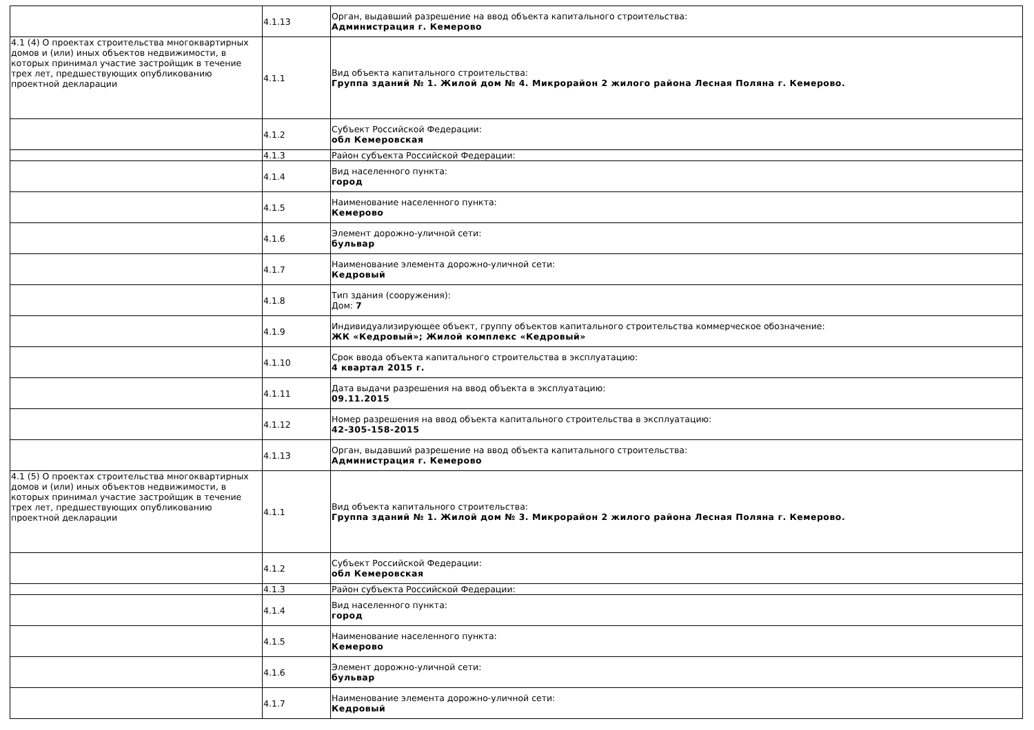| | 4.1.13 | Орган, выдавший разрешение на ввод объекта капитального строительства: Администрация г. Кемерово |
| 4.1 (4) О проектах строительства многоквартирных домов и (или) иных объектов недвижимости, в которых принимал участие застройщик в течение трех лет, предшествующих опубликованию проектной декларации | 4.1.1 | Вид объекта капитального строительства: Группа зданий № 1. Жилой дом № 4. Микрорайон 2 жилого района Лесная Поляна г. Кемерово. |
| | 4.1.2 | Субъект Российской Федерации: обл Кемеровская |
| | 4.1.3 | Район субъекта Российской Федерации: |
| | 4.1.4 | Вид населенного пункта: город |
| | 4.1.5 | Наименование населенного пункта: Кемерово |
| | 4.1.6 | Элемент дорожно-уличной сети: бульвар |
| | 4.1.7 | Наименование элемента дорожно-уличной сети: Кедровый |
| | 4.1.8 | Тип здания (сооружения): Дом: 7 |
| | 4.1.9 | Индивидуализирующее объект, группу объектов капитального строительства коммерческое обозначение: ЖК «Кедровый»; Жилой комплекс «Кедровый» |
| | 4.1.10 | Срок ввода объекта капитального строительства в эксплуатацию: 4 квартал 2015 г. |
| | 4.1.11 | Дата выдачи разрешения на ввод объекта в эксплуатацию: 09.11.2015 |
| | 4.1.12 | Номер разрешения на ввод объекта капитального строительства в эксплуатацию: 42-305-158-2015 |
| | 4.1.13 | Орган, выдавший разрешение на ввод объекта капитального строительства: Администрация г. Кемерово |
| 4.1 (5) О проектах строительства многоквартирных домов и (или) иных объектов недвижимости, в которых принимал участие застройщик в течение трех лет, предшествующих опубликованию проектной декларации | 4.1.1 | Вид объекта капитального строительства: Группа зданий № 1. Жилой дом № 3. Микрорайон 2 жилого района Лесная Поляна г. Кемерово. |
| | 4.1.2 | Субъект Российской Федерации: обл Кемеровская |
| | 4.1.3 | Район субъекта Российской Федерации: |
| | 4.1.4 | Вид населенного пункта: город |
| | 4.1.5 | Наименование населенного пункта: Кемерово |
| | 4.1.6 | Элемент дорожно-уличной сети: бульвар |
| | 4.1.7 | Наименование элемента дорожно-уличной сети: Кедровый |